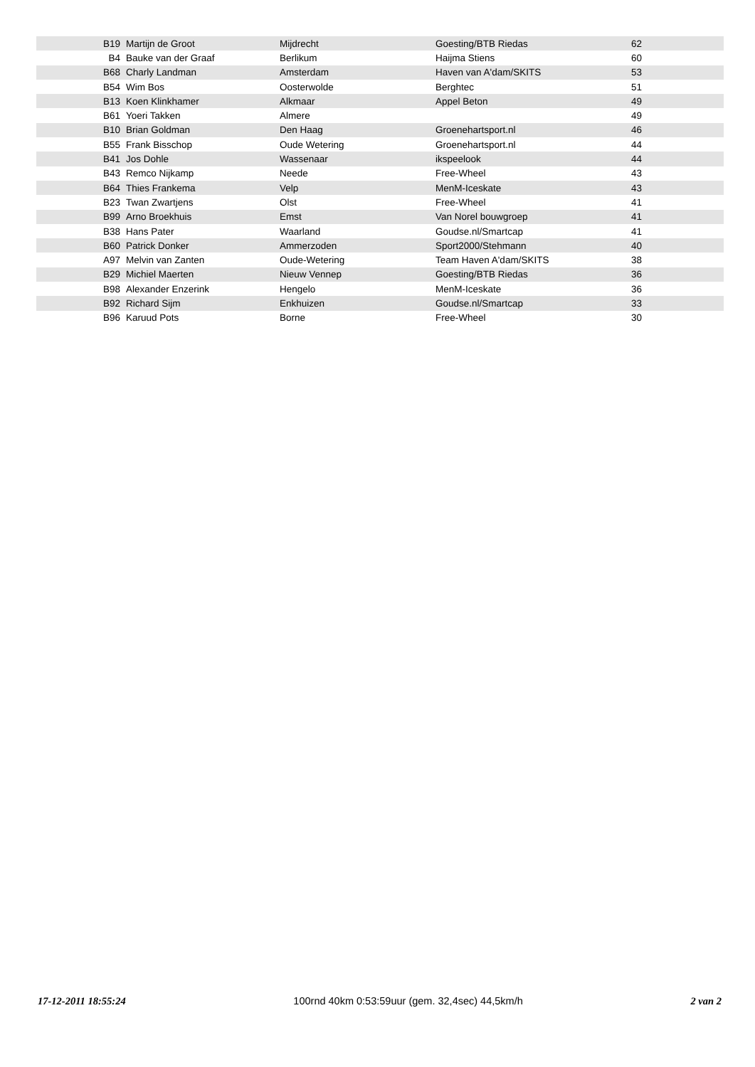| B19 | Martijn de Groot | Mijdrecht | Goesting/BTB Riedas | 62 |
| B4 | Bauke van der Graaf | Berlikum | Haijma Stiens | 60 |
| B68 | Charly Landman | Amsterdam | Haven van A'dam/SKITS | 53 |
| B54 | Wim Bos | Oosterwolde | Berghtec | 51 |
| B13 | Koen Klinkhamer | Alkmaar | Appel Beton | 49 |
| B61 | Yoeri Takken | Almere | | 49 |
| B10 | Brian Goldman | Den Haag | Groenehartsport.nl | 46 |
| B55 | Frank Bisschop | Oude Wetering | Groenehartsport.nl | 44 |
| B41 | Jos Dohle | Wassenaar | ikspeelook | 44 |
| B43 | Remco Nijkamp | Neede | Free-Wheel | 43 |
| B64 | Thies Frankema | Velp | MenM-Iceskate | 43 |
| B23 | Twan Zwartjens | Olst | Free-Wheel | 41 |
| B99 | Arno Broekhuis | Emst | Van Norel bouwgroep | 41 |
| B38 | Hans Pater | Waarland | Goudse.nl/Smartcap | 41 |
| B60 | Patrick Donker | Ammerzoden | Sport2000/Stehmann | 40 |
| A97 | Melvin van Zanten | Oude-Wetering | Team Haven A'dam/SKITS | 38 |
| B29 | Michiel Maerten | Nieuw Vennep | Goesting/BTB Riedas | 36 |
| B98 | Alexander Enzerink | Hengelo | MenM-Iceskate | 36 |
| B92 | Richard Sijm | Enkhuizen | Goudse.nl/Smartcap | 33 |
| B96 | Karuud Pots | Borne | Free-Wheel | 30 |
17-12-2011 18:55:24 100rnd 40km 0:53:59uur (gem. 32,4sec) 44,5km/h 2 van 2